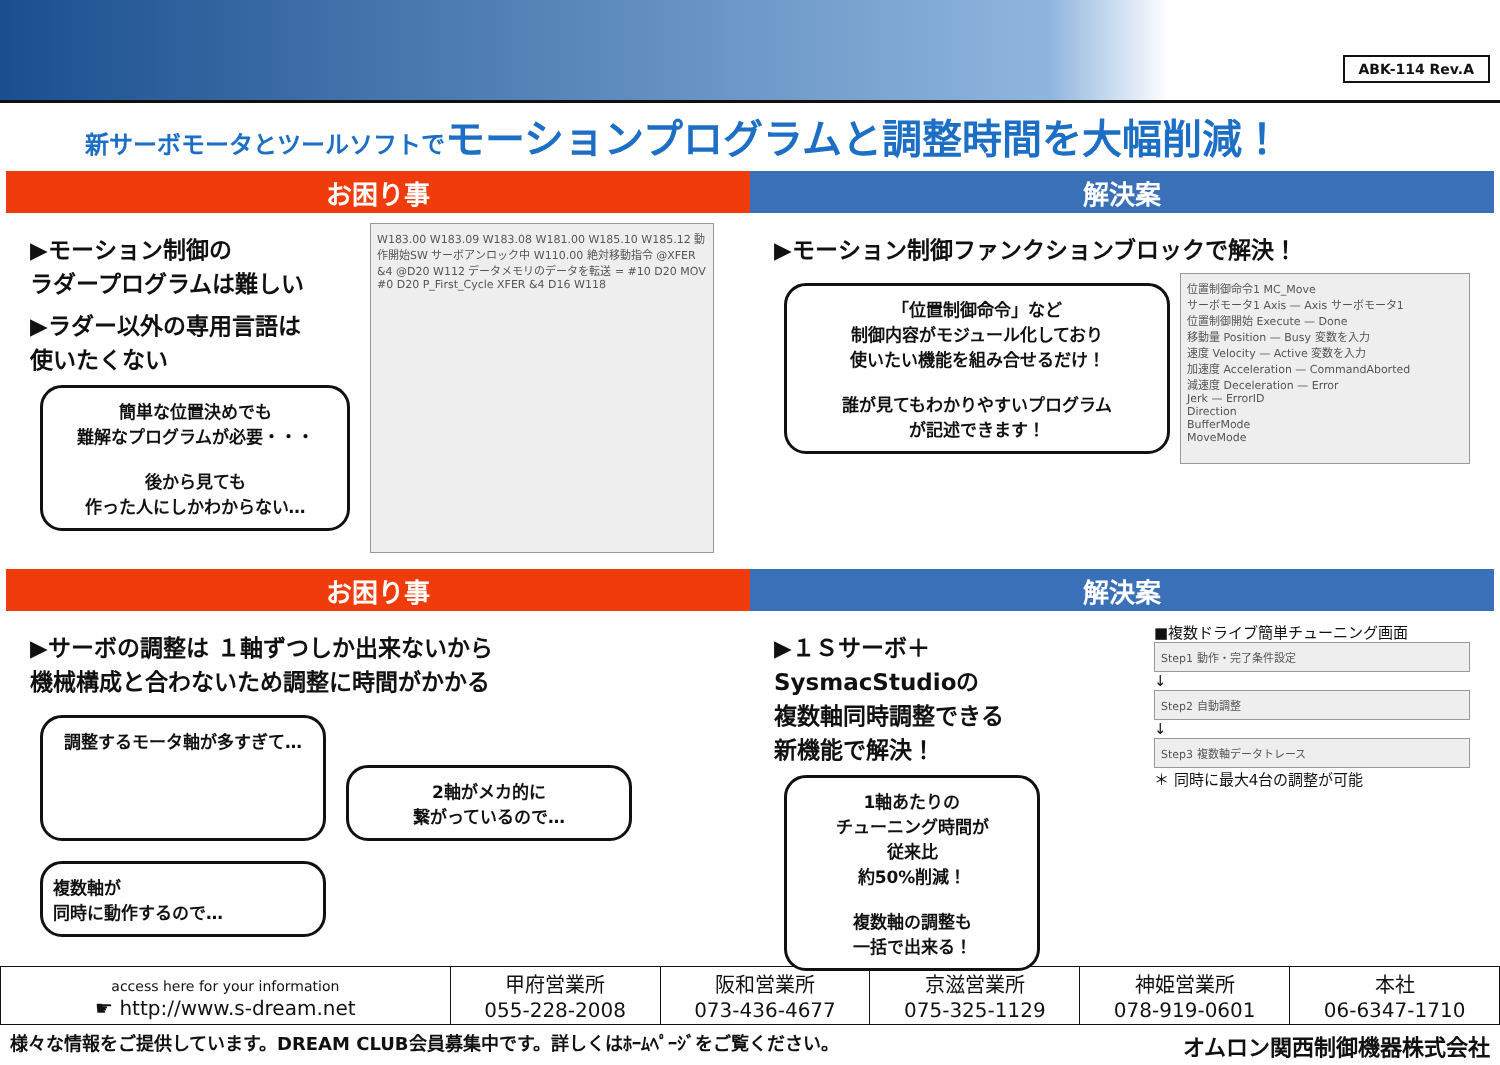ABK-114 Rev.A
新サーボモータとツールソフトでモーションプログラムと調整時間を大幅削減！
お困り事 解決案
▶モーション制御の
ラダープログラムは難しい
▶ラダー以外の専用言語は
使いたくない
簡単な位置決めでも
難解なプログラムが必要・・・
後から見ても
作った人にしかわからない…
W183.00 W183.09 W183.08 W181.00 W185.10 W185.12 動作開始SW サーボアンロック中 W110.00 絶対移動指令 @XFER &4 @D20 W112 データメモリのデータを転送 = #10 D20 MOV #0 D20 P_First_Cycle XFER &4 D16 W118
▶モーション制御ファンクションブロックで解決！
「位置制御命令」など
制御内容がモジュール化しており
使いたい機能を組み合せるだけ！
誰が見てもわかりやすいプログラム
が記述できます！
位置制御命令1 MC_Move
サーボモータ1 Axis — Axis サーボモータ1
位置制御開始 Execute — Done
移動量 Position — Busy 変数を入力
速度 Velocity — Active 変数を入力
加速度 Acceleration — CommandAborted
減速度 Deceleration — Error
Jerk — ErrorID
Direction
BufferMode
MoveMode
お困り事 解決案
▶サーボの調整は １軸ずつしか出来ないから
機械構成と合わないため調整に時間がかかる
調整するモータ軸が多すぎて…
2軸がメカ的に
繋がっているので…
複数軸が
同時に動作するので…
▶１Ｓサーボ＋
SysmacStudioの
複数軸同時調整できる
新機能で解決！
1軸あたりの
チューニング時間が
従来比
約50%削減！
複数軸の調整も
一括で出来る！
■複数ドライブ簡単チューニング画面
Step1 動作・完了条件設定
↓
Step2 自動調整
↓
Step3 複数軸データトレース
＊ 同時に最大4台の調整が可能
| access here for your information ☛ http://www.s-dream.net | 甲府営業所 055-228-2008 | 阪和営業所 073-436-4677 | 京滋営業所 075-325-1129 | 神姫営業所 078-919-0601 | 本社 06-6347-1710 |
様々な情報をご提供しています。DREAM CLUB会員募集中です。詳しくはﾎｰﾑﾍﾟｰｼﾞをご覧ください。 オムロン関西制御機器株式会社